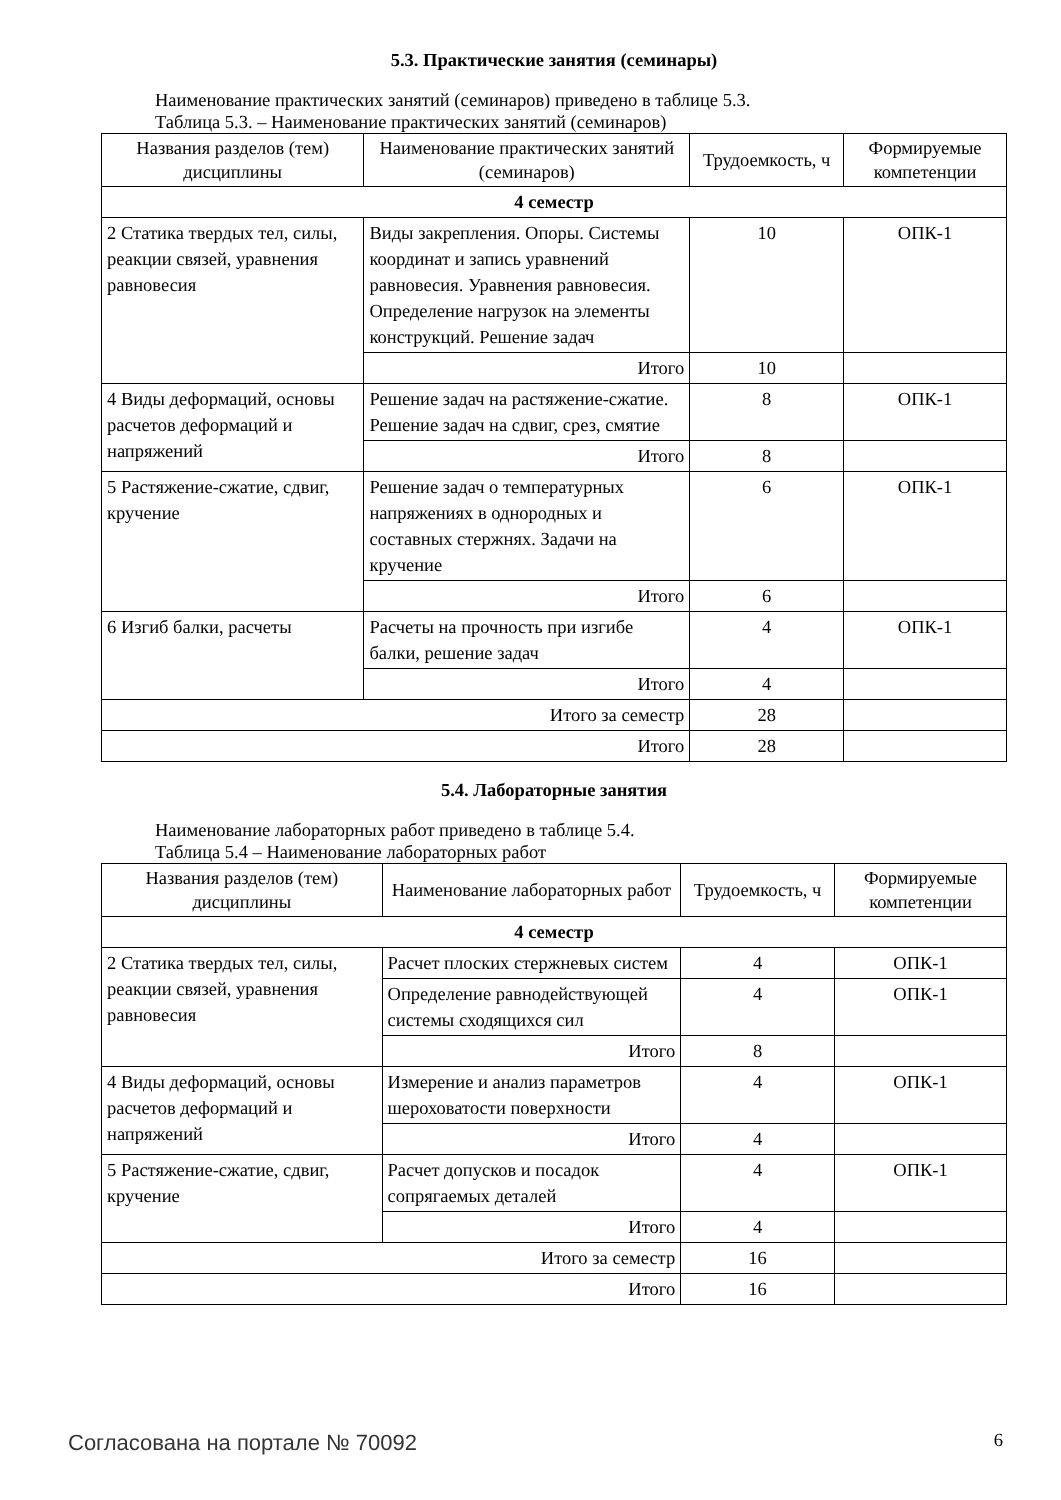5.3. Практические занятия (семинары)
Наименование практических занятий (семинаров) приведено в таблице 5.3.
Таблица 5.3. – Наименование практических занятий (семинаров)
| Названия разделов (тем) дисциплины | Наименование практических занятий (семинаров) | Трудоемкость, ч | Формируемые компетенции |
| --- | --- | --- | --- |
| 4 семестр | | | |
| 2 Статика твердых тел, силы, реакции связей, уравнения равновесия | Виды закрепления. Опоры. Системы координат и запись уравнений равновесия. Уравнения равновесия. Определение нагрузок на элементы конструкций. Решение задач | 10 | ОПК-1 |
| | Итого | 10 | |
| 4 Виды деформаций, основы расчетов деформаций и напряжений | Решение задач на растяжение-сжатие. Решение задач на сдвиг, срез, смятие | 8 | ОПК-1 |
| | Итого | 8 | |
| 5 Растяжение-сжатие, сдвиг, кручение | Решение задач о температурных напряжениях в однородных и составных стержнях. Задачи на кручение | 6 | ОПК-1 |
| | Итого | 6 | |
| 6 Изгиб балки, расчеты | Расчеты на прочность при изгибе балки, решение задач | 4 | ОПК-1 |
| | Итого | 4 | |
| Итого за семестр | | 28 | |
| Итого | | 28 | |
5.4. Лабораторные занятия
Наименование лабораторных работ приведено в таблице 5.4.
Таблица 5.4 – Наименование лабораторных работ
| Названия разделов (тем) дисциплины | Наименование лабораторных работ | Трудоемкость, ч | Формируемые компетенции |
| --- | --- | --- | --- |
| 4 семестр | | | |
| 2 Статика твердых тел, силы, реакции связей, уравнения равновесия | Расчет плоских стержневых систем | 4 | ОПК-1 |
| | Определение равнодействующей системы сходящихся сил | 4 | ОПК-1 |
| | Итого | 8 | |
| 4 Виды деформаций, основы расчетов деформаций и напряжений | Измерение и анализ параметров шероховатости поверхности | 4 | ОПК-1 |
| | Итого | 4 | |
| 5 Растяжение-сжатие, сдвиг, кручение | Расчет допусков и посадок сопрягаемых деталей | 4 | ОПК-1 |
| | Итого | 4 | |
| Итого за семестр | | 16 | |
| Итого | | 16 | |
Согласована на портале № 70092 6